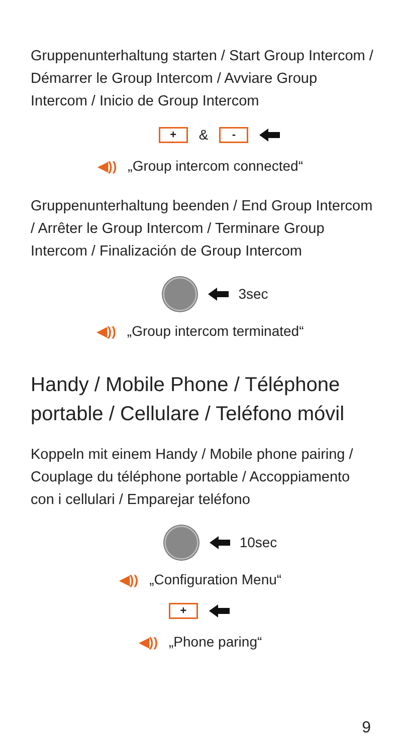Gruppenunterhaltung starten / Start Group Intercom / Démarrer le Group Intercom / Avviare Group Intercom / Inicio de Group Intercom
+ & -
◀)) „Group intercom connected“
Gruppenunterhaltung beenden / End Group Intercom / Arrêter le Group Intercom / Terminare Group Intercom / Finalización de Group Intercom
3sec
◀)) „Group intercom terminated“
Handy / Mobile Phone / Téléphone portable / Cellulare / Teléfono móvil
Koppeln mit einem Handy / Mobile phone pairing / Couplage du téléphone portable / Accoppiamento con i cellulari / Emparejar teléfono
10sec
◀)) „Configuration Menu“
+
◀)) „Phone paring“
9